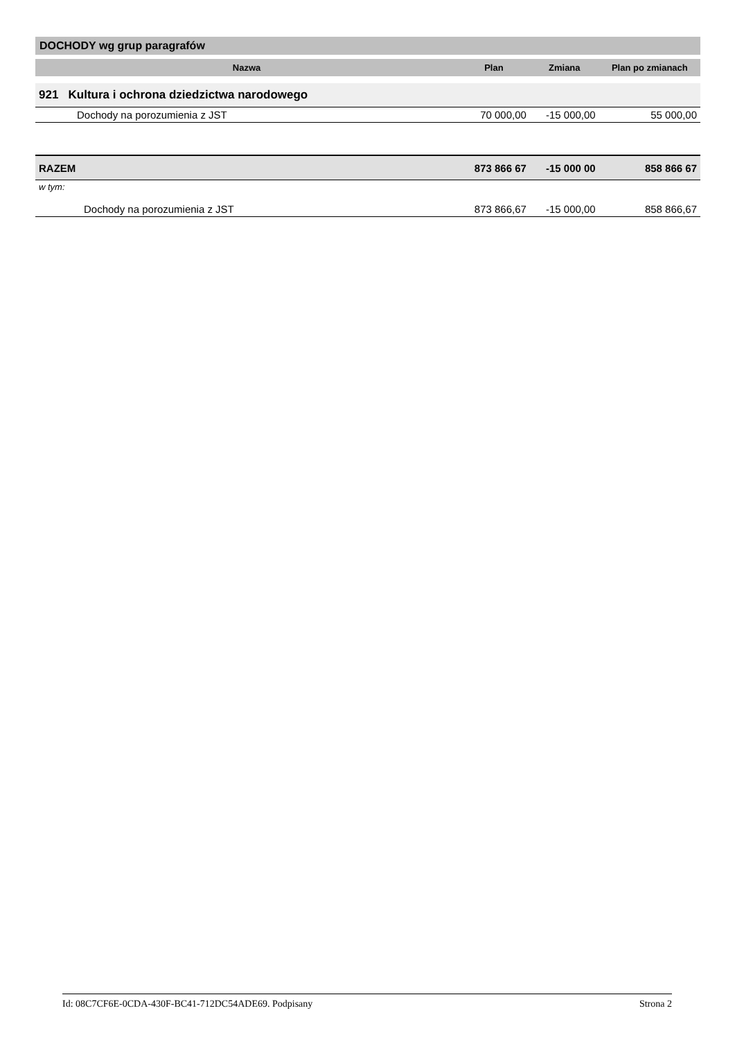DOCHODY wg grup paragrafów
| Nazwa | Plan | Zmiana | Plan po zmianach |
| --- | --- | --- | --- |
| 921 Kultura i ochrona dziedzictwa narodowego | | | |
| Dochody na porozumienia z JST | 70 000,00 | -15 000,00 | 55 000,00 |
| RAZEM | 873 866 67 | -15 000 00 | 858 866 67 |
| w tym: | | | |
| Dochody na porozumienia z JST | 873 866,67 | -15 000,00 | 858 866,67 |
Id: 08C7CF6E-0CDA-430F-BC41-712DC54ADE69. Podpisany Strona 2